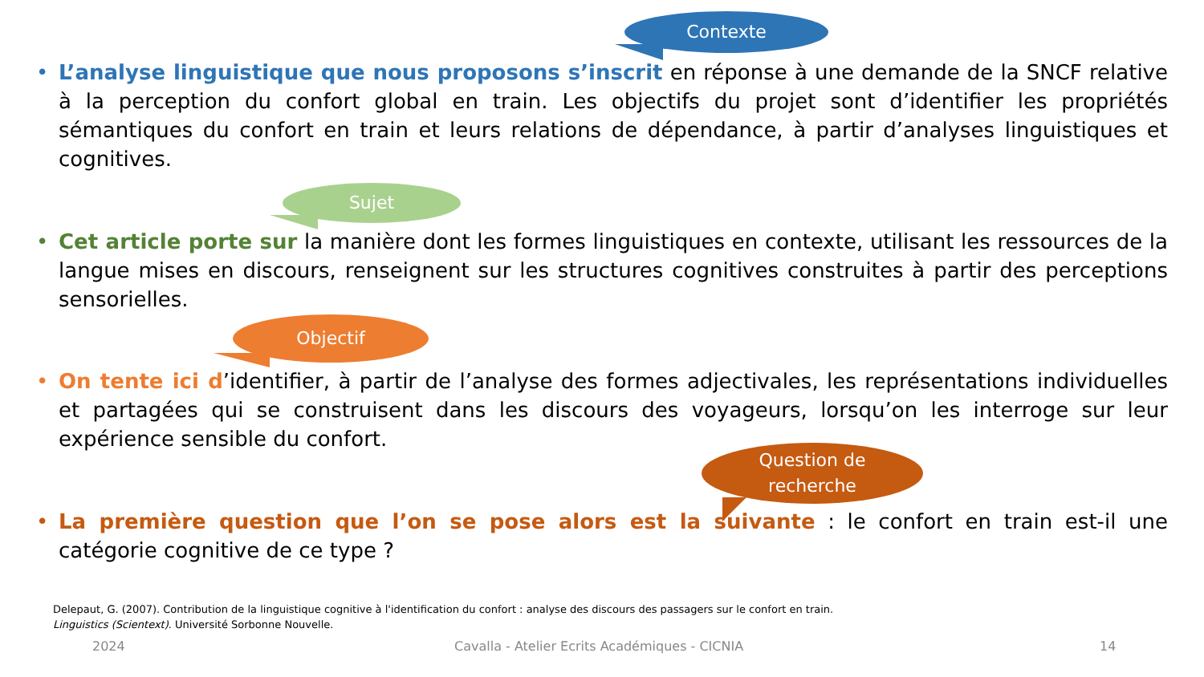Contexte
• L’analyse linguistique que nous proposons s’inscrit en réponse à une demande de la SNCF relative à la perception du confort global en train. Les objectifs du projet sont d’identifier les propriétés sémantiques du confort en train et leurs relations de dépendance, à partir d’analyses linguistiques et cognitives.
Sujet
• Cet article porte sur la manière dont les formes linguistiques en contexte, utilisant les ressources de la langue mises en discours, renseignent sur les structures cognitives construites à partir des perceptions sensorielles.
Objectif
• On tente ici d’identifier, à partir de l’analyse des formes adjectivales, les représentations individuelles et partagées qui se construisent dans les discours des voyageurs, lorsqu’on les interroge sur leur expérience sensible du confort.
Question de
recherche
• La première question que l’on se pose alors est la suivante : le confort en train est-il une catégorie cognitive de ce type ?
Delepaut, G. (2007). Contribution de la linguistique cognitive à l'identification du confort : analyse des discours des passagers sur le confort en train. Linguistics (Scientext). Université Sorbonne Nouvelle.
2024
Cavalla - Atelier Ecrits Académiques - CICNIA
14